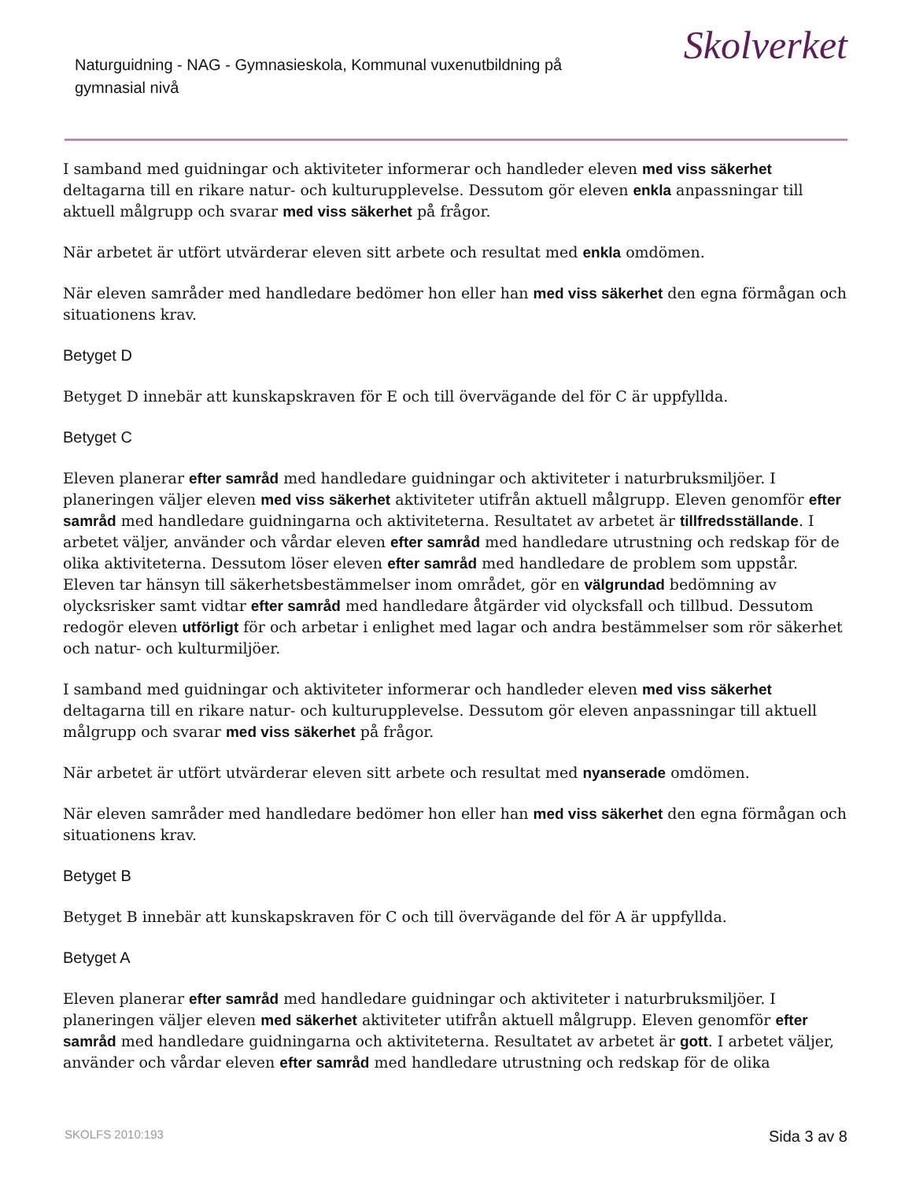Naturguidning - NAG - Gymnasieskola, Kommunal vuxenutbildning på gymnasial nivå
Skolverket
I samband med guidningar och aktiviteter informerar och handleder eleven med viss säkerhet deltagarna till en rikare natur- och kulturupplevelse. Dessutom gör eleven enkla anpassningar till aktuell målgrupp och svarar med viss säkerhet på frågor.
När arbetet är utfört utvärderar eleven sitt arbete och resultat med enkla omdömen.
När eleven samråder med handledare bedömer hon eller han med viss säkerhet den egna förmågan och situationens krav.
Betyget D
Betyget D innebär att kunskapskraven för E och till övervägande del för C är uppfyllda.
Betyget C
Eleven planerar efter samråd med handledare guidningar och aktiviteter i naturbruksmiljöer. I planeringen väljer eleven med viss säkerhet aktiviteter utifrån aktuell målgrupp. Eleven genomför efter samråd med handledare guidningarna och aktiviteterna. Resultatet av arbetet är tillfredsställande. I arbetet väljer, använder och vårdar eleven efter samråd med handledare utrustning och redskap för de olika aktiviteterna. Dessutom löser eleven efter samråd med handledare de problem som uppstår. Eleven tar hänsyn till säkerhetsbestämmelser inom området, gör en välgrundad bedömning av olycksrisker samt vidtar efter samråd med handledare åtgärder vid olycksfall och tillbud. Dessutom redogör eleven utförligt för och arbetar i enlighet med lagar och andra bestämmelser som rör säkerhet och natur- och kulturmiljöer.
I samband med guidningar och aktiviteter informerar och handleder eleven med viss säkerhet deltagarna till en rikare natur- och kulturupplevelse. Dessutom gör eleven anpassningar till aktuell målgrupp och svarar med viss säkerhet på frågor.
När arbetet är utfört utvärderar eleven sitt arbete och resultat med nyanserade omdömen.
När eleven samråder med handledare bedömer hon eller han med viss säkerhet den egna förmågan och situationens krav.
Betyget B
Betyget B innebär att kunskapskraven för C och till övervägande del för A är uppfyllda.
Betyget A
Eleven planerar efter samråd med handledare guidningar och aktiviteter i naturbruksmiljöer. I planeringen väljer eleven med säkerhet aktiviteter utifrån aktuell målgrupp. Eleven genomför efter samråd med handledare guidningarna och aktiviteterna. Resultatet av arbetet är gott. I arbetet väljer, använder och vårdar eleven efter samråd med handledare utrustning och redskap för de olika
SKOLFS 2010:193 Sida 3 av 8